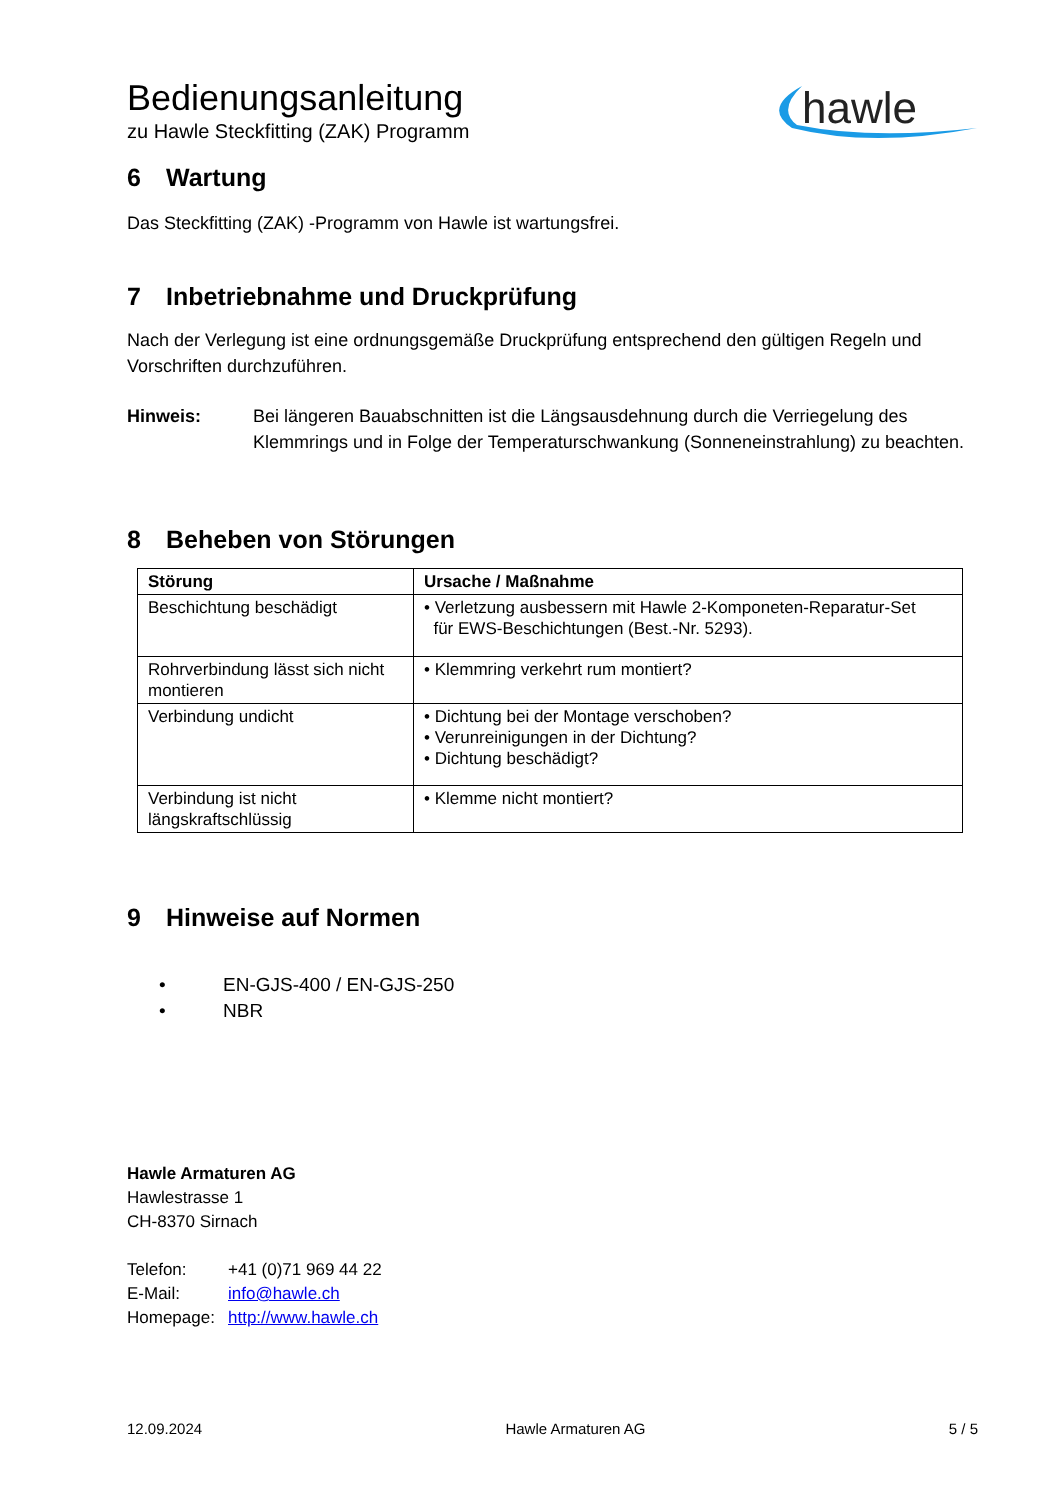Bedienungsanleitung
zu Hawle Steckfitting (ZAK) Programm
hawle
6 Wartung
Das Steckfitting (ZAK) -Programm von Hawle ist wartungsfrei.
7 Inbetriebnahme und Druckprüfung
Nach der Verlegung ist eine ordnungsgemäße Druckprüfung entsprechend den gültigen Regeln und Vorschriften durchzuführen.
Hinweis: Bei längeren Bauabschnitten ist die Längsausdehnung durch die Verriegelung des Klemmrings und in Folge der Temperaturschwankung (Sonneneinstrahlung) zu beachten.
8 Beheben von Störungen
| Störung | Ursache / Maßnahme |
| --- | --- |
| Beschichtung beschädigt | • Verletzung ausbessern mit Hawle 2-Komponeten-Reparatur-Set für EWS-Beschichtungen (Best.-Nr. 5293). |
| Rohrverbindung lässt sich nicht montieren | • Klemmring verkehrt rum montiert? |
| Verbindung undicht | • Dichtung bei der Montage verschoben? • Verunreinigungen in der Dichtung? • Dichtung beschädigt? |
| Verbindung ist nicht längskraftschlüssig | • Klemme nicht montiert? |
9 Hinweise auf Normen
• EN-GJS-400 / EN-GJS-250
• NBR
Hawle Armaturen AG
Hawlestrasse 1
CH-8370 Sirnach
Telefon: +41 (0)71 969 44 22
E-Mail: info@hawle.ch
Homepage: http://www.hawle.ch
12.09.2024 Hawle Armaturen AG 5 / 5